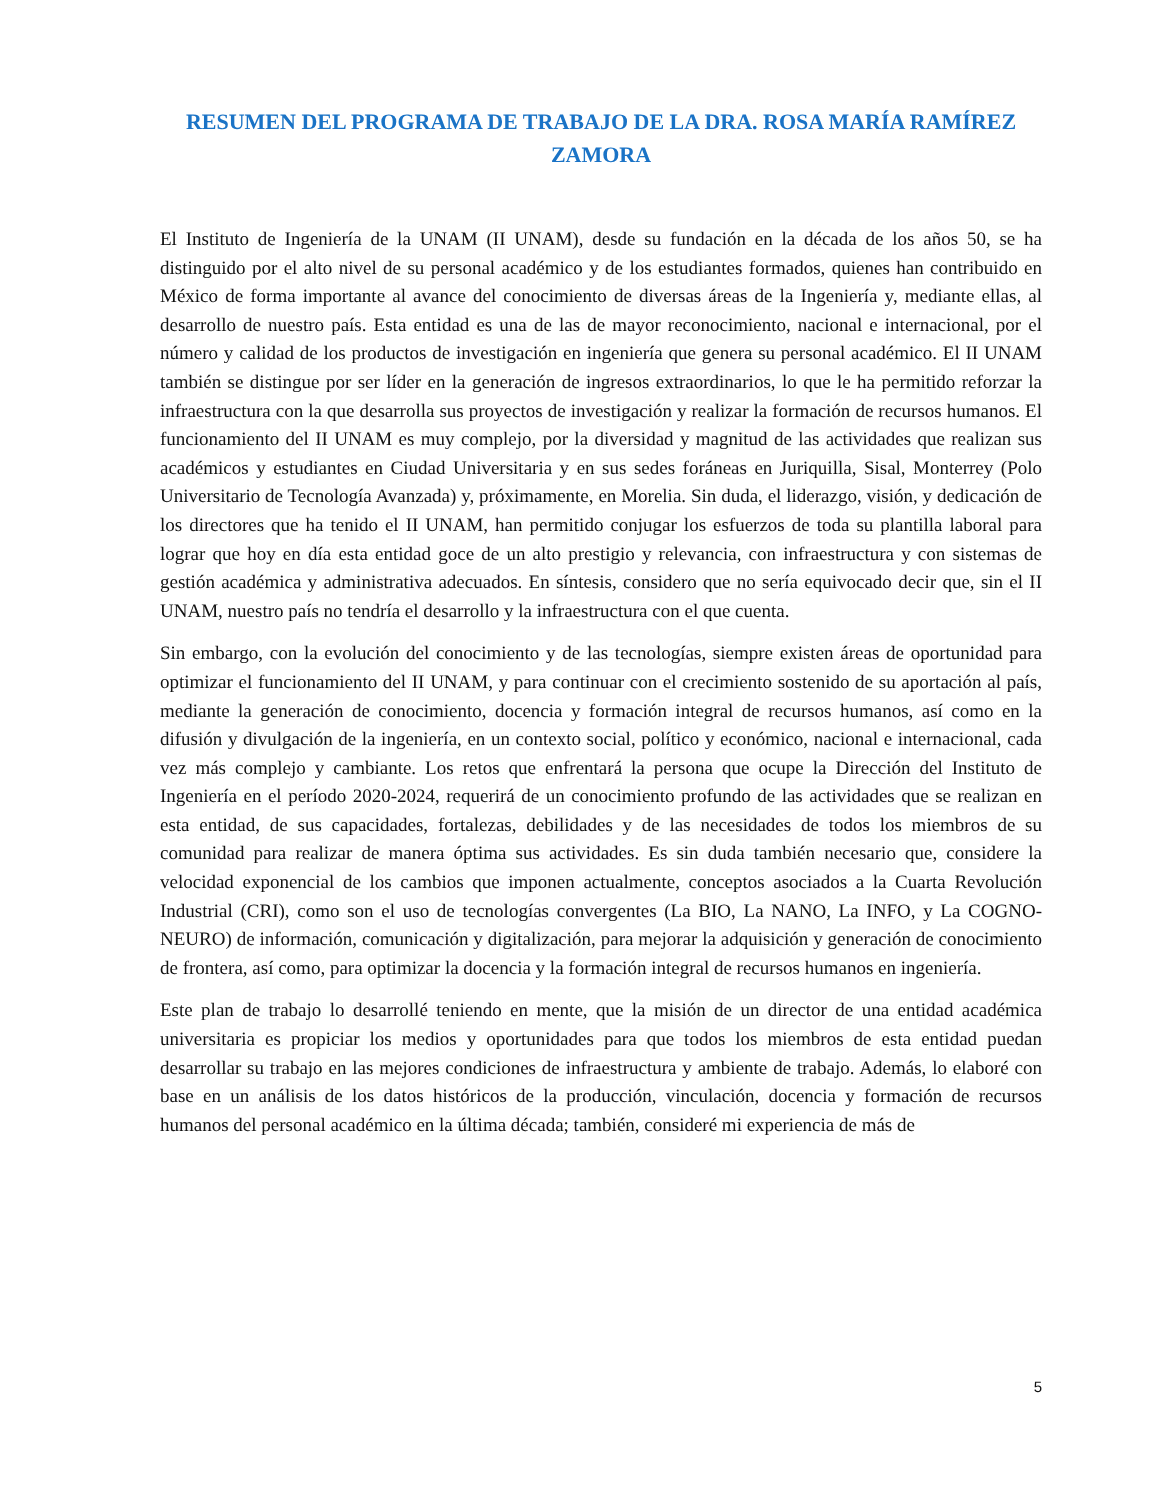RESUMEN DEL PROGRAMA DE TRABAJO DE LA DRA. ROSA MARÍA RAMÍREZ ZAMORA
El Instituto de Ingeniería de la UNAM (II UNAM), desde su fundación en la década de los años 50, se ha distinguido por el alto nivel de su personal académico y de los estudiantes formados, quienes han contribuido en México de forma importante al avance del conocimiento de diversas áreas de la Ingeniería y, mediante ellas, al desarrollo de nuestro país. Esta entidad es una de las de mayor reconocimiento, nacional e internacional, por el número y calidad de los productos de investigación en ingeniería que genera su personal académico. El II UNAM también se distingue por ser líder en la generación de ingresos extraordinarios, lo que le ha permitido reforzar la infraestructura con la que desarrolla sus proyectos de investigación y realizar la formación de recursos humanos. El funcionamiento del II UNAM es muy complejo, por la diversidad y magnitud de las actividades que realizan sus académicos y estudiantes en Ciudad Universitaria y en sus sedes foráneas en Juriquilla, Sisal, Monterrey (Polo Universitario de Tecnología Avanzada) y, próximamente, en Morelia. Sin duda, el liderazgo, visión, y dedicación de los directores que ha tenido el II UNAM, han permitido conjugar los esfuerzos de toda su plantilla laboral para lograr que hoy en día esta entidad goce de un alto prestigio y relevancia, con infraestructura y con sistemas de gestión académica y administrativa adecuados. En síntesis, considero que no sería equivocado decir que, sin el II UNAM, nuestro país no tendría el desarrollo y la infraestructura con el que cuenta.
Sin embargo, con la evolución del conocimiento y de las tecnologías, siempre existen áreas de oportunidad para optimizar el funcionamiento del II UNAM, y para continuar con el crecimiento sostenido de su aportación al país, mediante la generación de conocimiento, docencia y formación integral de recursos humanos, así como en la difusión y divulgación de la ingeniería, en un contexto social, político y económico, nacional e internacional, cada vez más complejo y cambiante. Los retos que enfrentará la persona que ocupe la Dirección del Instituto de Ingeniería en el período 2020-2024, requerirá de un conocimiento profundo de las actividades que se realizan en esta entidad, de sus capacidades, fortalezas, debilidades y de las necesidades de todos los miembros de su comunidad para realizar de manera óptima sus actividades. Es sin duda también necesario que, considere la velocidad exponencial de los cambios que imponen actualmente, conceptos asociados a la Cuarta Revolución Industrial (CRI), como son el uso de tecnologías convergentes (La BIO, La NANO, La INFO, y La COGNO-NEURO) de información, comunicación y digitalización, para mejorar la adquisición y generación de conocimiento de frontera, así como, para optimizar la docencia y la formación integral de recursos humanos en ingeniería.
Este plan de trabajo lo desarrollé teniendo en mente, que la misión de un director de una entidad académica universitaria es propiciar los medios y oportunidades para que todos los miembros de esta entidad puedan desarrollar su trabajo en las mejores condiciones de infraestructura y ambiente de trabajo. Además, lo elaboré con base en un análisis de los datos históricos de la producción, vinculación, docencia y formación de recursos humanos del personal académico en la última década; también, consideré mi experiencia de más de
5